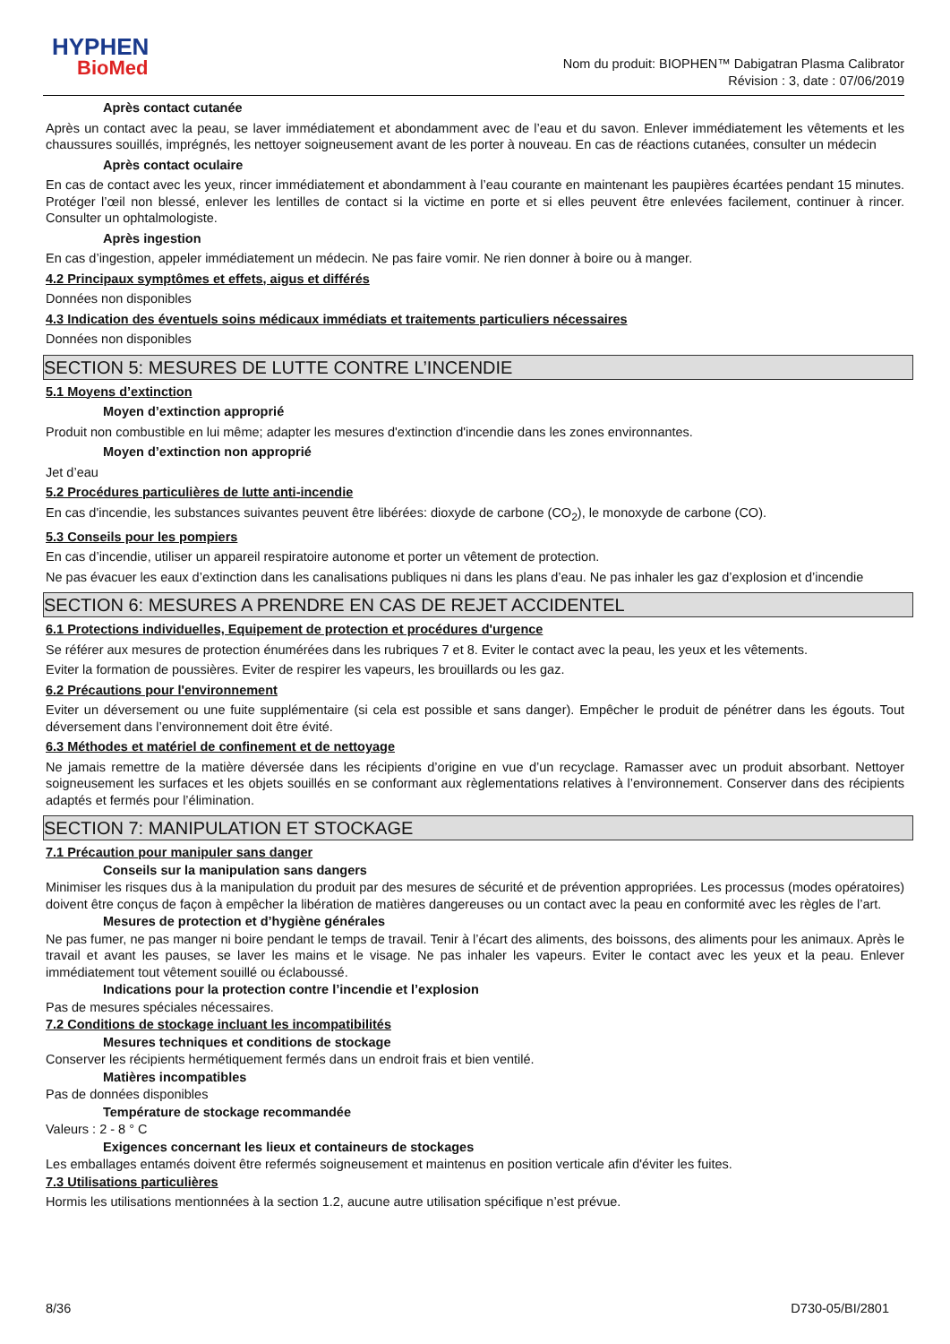HYPHEN
BioMed
Nom du produit: BIOPHEN™ Dabigatran Plasma Calibrator
Révision : 3, date : 07/06/2019
Après contact cutanée
Après un contact avec la peau, se laver immédiatement et abondamment avec de l’eau et du savon. Enlever immédiatement les vêtements et les chaussures souillés, imprégnés, les nettoyer soigneusement avant de les porter à nouveau. En cas de réactions cutanées, consulter un médecin
Après contact oculaire
En cas de contact avec les yeux, rincer immédiatement et abondamment à l’eau courante en maintenant les paupières écartées pendant 15 minutes. Protéger l’œil non blessé, enlever les lentilles de contact si la victime en porte et si elles peuvent être enlevées facilement, continuer à rincer. Consulter un ophtalmologiste.
Après ingestion
En cas d’ingestion, appeler immédiatement un médecin. Ne pas faire vomir. Ne rien donner à boire ou à manger.
4.2 Principaux symptômes et effets, aigus et différés
Données non disponibles
4.3 Indication des éventuels soins médicaux immédiats et traitements particuliers nécessaires
Données non disponibles
SECTION 5: MESURES DE LUTTE CONTRE L’INCENDIE
5.1 Moyens d’extinction
Moyen d’extinction approprié
Produit non combustible en lui même; adapter les mesures d'extinction d'incendie dans les zones environnantes.
Moyen d’extinction non approprié
Jet d’eau
5.2 Procédures particulières de lutte anti-incendie
En cas d'incendie, les substances suivantes peuvent être libérées: dioxyde de carbone (CO<sub>2</sub>), le monoxyde de carbone (CO).
5.3 Conseils pour les pompiers
En cas d’incendie, utiliser un appareil respiratoire autonome et porter un vêtement de protection.
Ne pas évacuer les eaux d’extinction dans les canalisations publiques ni dans les plans d’eau. Ne pas inhaler les gaz d’explosion et d’incendie
SECTION 6: MESURES A PRENDRE EN CAS DE REJET ACCIDENTEL
6.1 Protections individuelles, Equipement de protection et procédures d'urgence
Se référer aux mesures de protection énumérées dans les rubriques 7 et 8. Eviter le contact avec la peau, les yeux et les vêtements.
Eviter la formation de poussières. Eviter de respirer les vapeurs, les brouillards ou les gaz.
6.2 Précautions pour l'environnement
Eviter un déversement ou une fuite supplémentaire (si cela est possible et sans danger). Empêcher le produit de pénétrer dans les égouts. Tout déversement dans l’environnement doit être évité.
6.3 Méthodes et matériel de confinement et de nettoyage
Ne jamais remettre de la matière déversée dans les récipients d’origine en vue d’un recyclage. Ramasser avec un produit absorbant. Nettoyer soigneusement les surfaces et les objets souillés en se conformant aux règlementations relatives à l’environnement. Conserver dans des récipients adaptés et fermés pour l’élimination.
SECTION 7: MANIPULATION ET STOCKAGE
7.1 Précaution pour manipuler sans danger
Conseils sur la manipulation sans dangers
Minimiser les risques dus à la manipulation du produit par des mesures de sécurité et de prévention appropriées. Les processus (modes opératoires) doivent être conçus de façon à empêcher la libération de matières dangereuses ou un contact avec la peau en conformité avec les règles de l’art.
Mesures de protection et d’hygiène générales
Ne pas fumer, ne pas manger ni boire pendant le temps de travail. Tenir à l’écart des aliments, des boissons, des aliments pour les animaux. Après le travail et avant les pauses, se laver les mains et le visage. Ne pas inhaler les vapeurs. Eviter le contact avec les yeux et la peau. Enlever immédiatement tout vêtement souillé ou éclaboussé.
Indications pour la protection contre l’incendie et l’explosion
Pas de mesures spéciales nécessaires.
7.2 Conditions de stockage incluant les incompatibilités
Mesures techniques et conditions de stockage
Conserver les récipients hermétiquement fermés dans un endroit frais et bien ventilé.
Matières incompatibles
Pas de données disponibles
Température de stockage recommandée
Valeurs : 2 - 8 ° C
Exigences concernant les lieux et containeurs de stockages
Les emballages entamés doivent être refermés soigneusement et maintenus en position verticale afin d'éviter les fuites.
7.3 Utilisations particulières
Hormis les utilisations mentionnées à la section 1.2, aucune autre utilisation spécifique n’est prévue.
8/36 D730-05/BI/2801